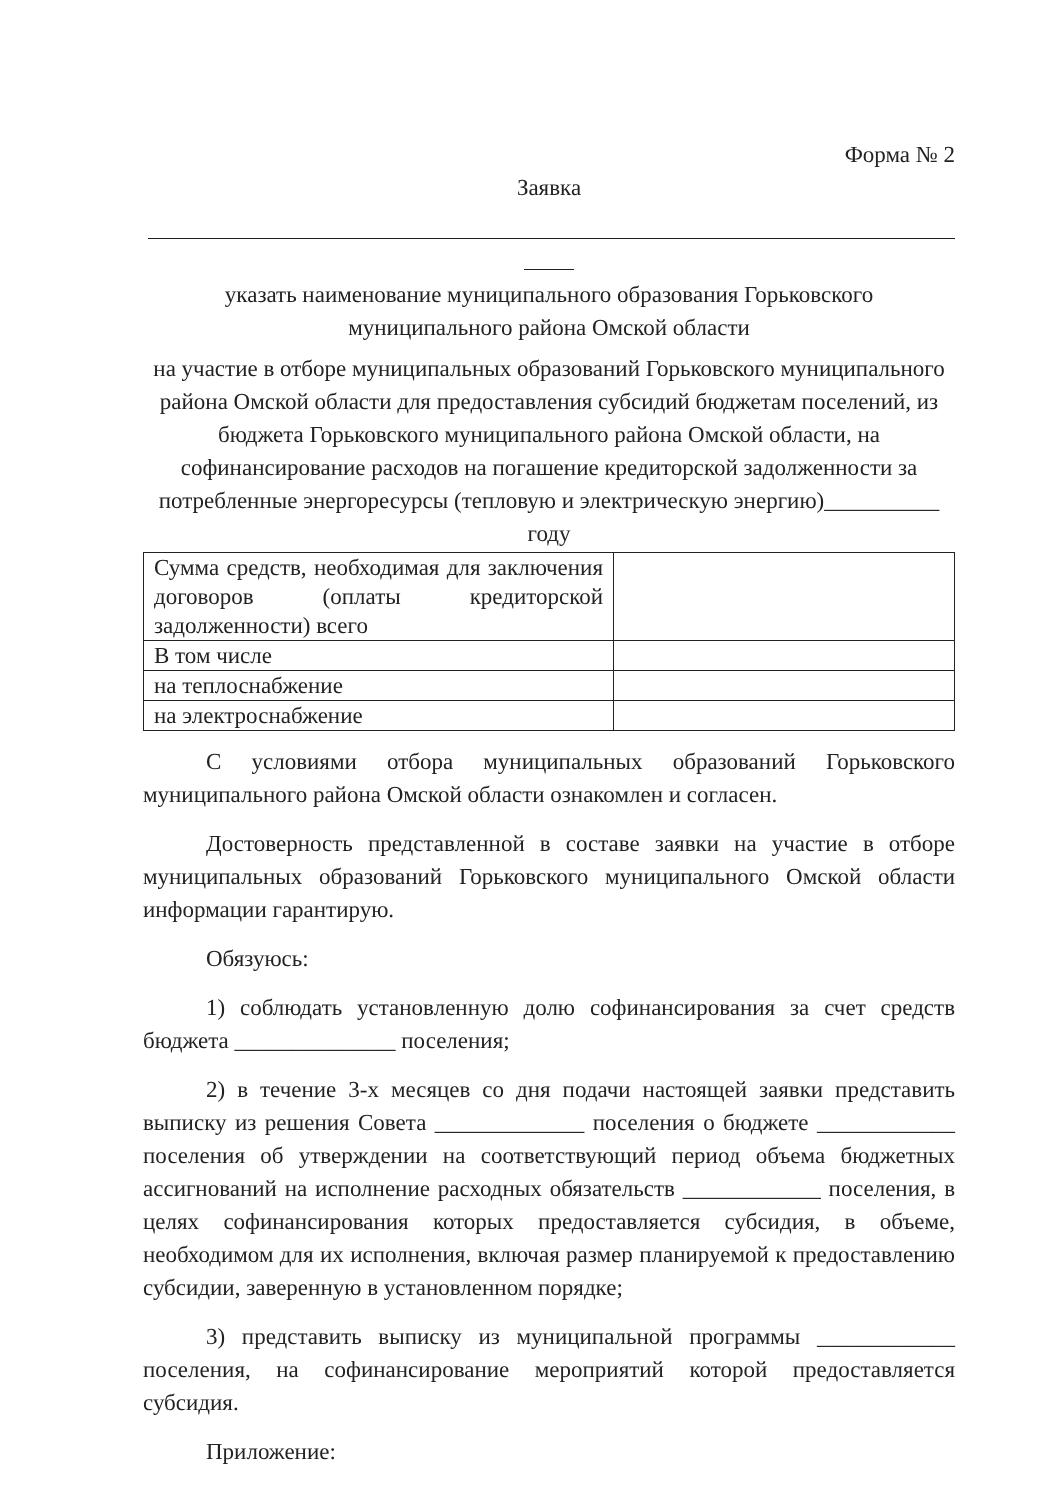Форма № 2
Заявка
указать наименование муниципального образования Горьковского муниципального района Омской области
на участие в отборе муниципальных образований Горьковского муниципального района Омской области для предоставления субсидий бюджетам поселений, из бюджета Горьковского муниципального района Омской области, на софинансирование расходов на погашение кредиторской задолженности за потребленные энергоресурсы (тепловую и электрическую энергию)__________ году
| Сумма средств, необходимая для заключения договоров (оплаты кредиторской задолженности) всего | |
| В том числе | |
| на теплоснабжение | |
| на электроснабжение | |
С условиями отбора муниципальных образований Горьковского муниципального района Омской области ознакомлен и согласен.
Достоверность представленной в составе заявки на участие в отборе муниципальных образований Горьковского муниципального Омской области информации гарантирую.
Обязуюсь:
1) соблюдать установленную долю софинансирования за счет средств бюджета ______________ поселения;
2) в течение 3-х месяцев со дня подачи настоящей заявки представить выписку из решения Совета _____________ поселения о бюджете ____________ поселения об утверждении на соответствующий период объема бюджетных ассигнований на исполнение расходных обязательств ____________ поселения, в целях софинансирования которых предоставляется субсидия, в объеме, необходимом для их исполнения, включая размер планируемой к предоставлению субсидии, заверенную в установленном порядке;
3) представить выписку из муниципальной программы ____________ поселения, на софинансирование мероприятий которой предоставляется субсидия.
Приложение: